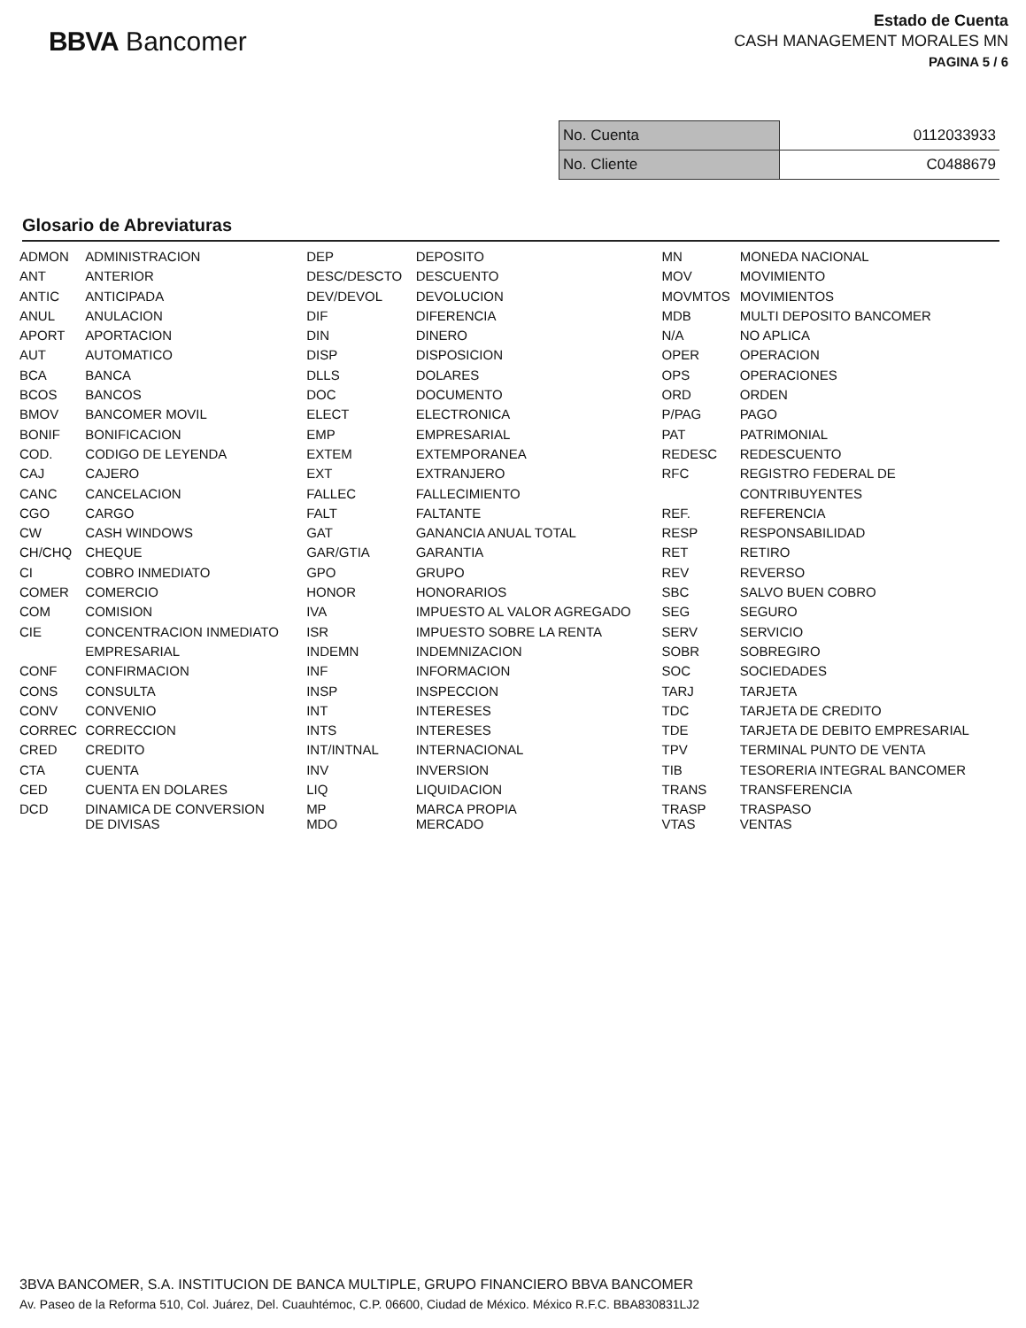BBVA Bancomer
Estado de Cuenta
CASH MANAGEMENT MORALES MN
PAGINA 5 / 6
| No. Cuenta | 0112033933 |
| No. Cliente | C0488679 |
Glosario de Abreviaturas
| ADMON | ADMINISTRACION | DEP | DEPOSITO | MN | MONEDA NACIONAL |
| ANT | ANTERIOR | DESC/DESCTO | DESCUENTO | MOV | MOVIMIENTO |
| ANTIC | ANTICIPADA | DEV/DEVOL | DEVOLUCION | MOVMTOS | MOVIMIENTOS |
| ANUL | ANULACION | DIF | DIFERENCIA | MDB | MULTI DEPOSITO BANCOMER |
| APORT | APORTACION | DIN | DINERO | N/A | NO APLICA |
| AUT | AUTOMATICO | DISP | DISPOSICION | OPER | OPERACION |
| BCA | BANCA | DLLS | DOLARES | OPS | OPERACIONES |
| BCOS | BANCOS | DOC | DOCUMENTO | ORD | ORDEN |
| BMOV | BANCOMER MOVIL | ELECT | ELECTRONICA | P/PAG | PAGO |
| BONIF | BONIFICACION | EMP | EMPRESARIAL | PAT | PATRIMONIAL |
| COD. | CODIGO DE LEYENDA | EXTEM | EXTEMPORANEA | REDESC | REDESCUENTO |
| CAJ | CAJERO | EXT | EXTRANJERO | RFC | REGISTRO FEDERAL DE |
| CANC | CANCELACION | FALLEC | FALLECIMIENTO | | CONTRIBUYENTES |
| CGO | CARGO | FALT | FALTANTE | REF. | REFERENCIA |
| CW | CASH WINDOWS | GAT | GANANCIA ANUAL TOTAL | RESP | RESPONSABILIDAD |
| CH/CHQ | CHEQUE | GAR/GTIA | GARANTIA | RET | RETIRO |
| CI | COBRO INMEDIATO | GPO | GRUPO | REV | REVERSO |
| COMER | COMERCIO | HONOR | HONORARIOS | SBC | SALVO BUEN COBRO |
| COM | COMISION | IVA | IMPUESTO AL VALOR AGREGADO | SEG | SEGURO |
| CIE | CONCENTRACION INMEDIATO | ISR | IMPUESTO SOBRE LA RENTA | SERV | SERVICIO |
| | EMPRESARIAL | INDEMN | INDEMNIZACION | SOBR | SOBREGIRO |
| CONF | CONFIRMACION | INF | INFORMACION | SOC | SOCIEDADES |
| CONS | CONSULTA | INSP | INSPECCION | TARJ | TARJETA |
| CONV | CONVENIO | INT | INTERESES | TDC | TARJETA DE CREDITO |
| CORREC | CORRECCION | INTS | INTERESES | TDE | TARJETA DE DEBITO EMPRESARIAL |
| CRED | CREDITO | INT/INTNAL | INTERNACIONAL | TPV | TERMINAL PUNTO DE VENTA |
| CTA | CUENTA | INV | INVERSION | TIB | TESORERIA INTEGRAL BANCOMER |
| CED | CUENTA EN DOLARES | LIQ | LIQUIDACION | TRANS | TRANSFERENCIA |
| DCD | DINAMICA DE CONVERSION DE DIVISAS | MP MDO | MARCA PROPIA MERCADO | TRASP VTAS | TRASPASO VENTAS |
3BVA BANCOMER, S.A. INSTITUCION DE BANCA MULTIPLE, GRUPO FINANCIERO BBVA BANCOMER
Av. Paseo de la Reforma 510, Col. Juárez, Del. Cuauhtémoc, C.P. 06600, Ciudad de México. México R.F.C. BBA830831LJ2